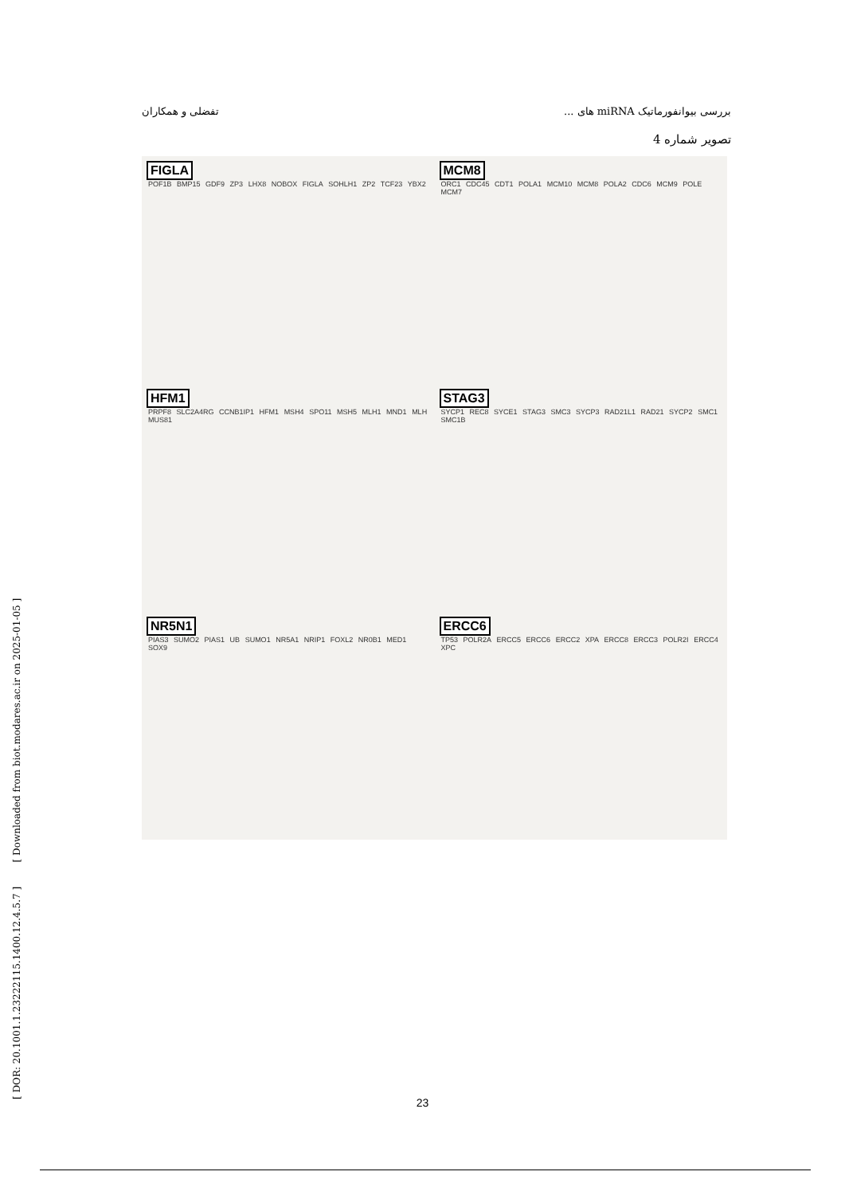بررسی بیوانفورماتیک miRNA های ... تفضلی و همکاران
تصویر شماره 4
FIGLA
POF1B BMP15 GDF9 ZP3 LHX8 NOBOX FIGLA SOHLH1 ZP2 TCF23 YBX2
MCM8
ORC1 CDC45 CDT1 POLA1 MCM10 MCM8 POLA2 CDC6 MCM9 POLE MCM7
HFM1
PRPF8 SLC2A4RG CCNB1IP1 HFM1 MSH4 SPO11 MSH5 MLH1 MND1 MLH MUS81
STAG3
SYCP1 REC8 SYCE1 STAG3 SMC3 SYCP3 RAD21L1 RAD21 SYCP2 SMC1 SMC1B
NR5N1
PIAS3 SUMO2 PIAS1 UB SUMO1 NR5A1 NRIP1 FOXL2 NR0B1 MED1 SOX9
ERCC6
TP53 POLR2A ERCC5 ERCC6 ERCC2 XPA ERCC8 ERCC3 POLR2I ERCC4 XPC
[ DOR: 20.1001.1.23222115.1400.12.4.5.7 ] [ Downloaded from biot.modares.ac.ir on 2025-01-05 ]
23